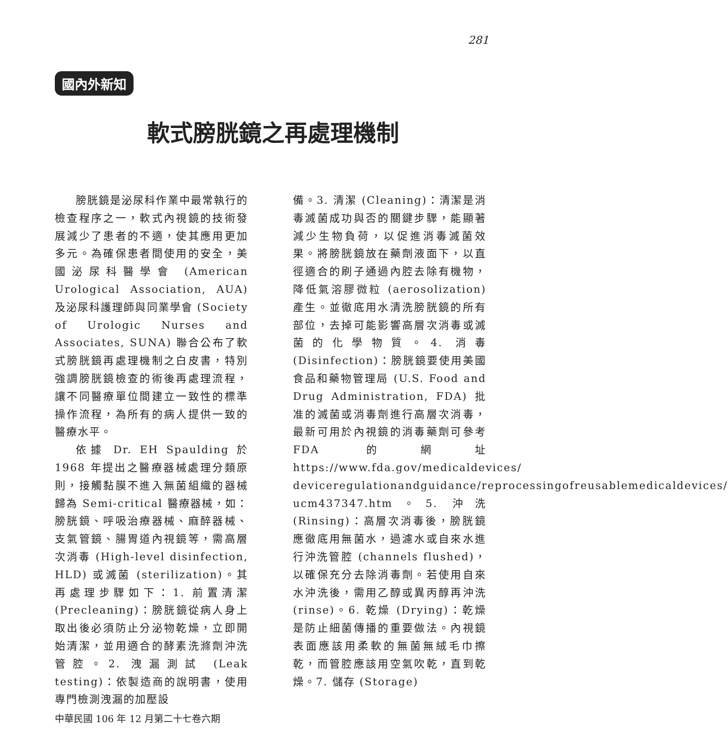281
國內外新知
軟式膀胱鏡之再處理機制
膀胱鏡是泌尿科作業中最常執行的檢查程序之一，軟式內視鏡的技術發展減少了患者的不適，使其應用更加多元。為確保患者間使用的安全，美國泌尿科醫學會 (American Urological Association, AUA) 及泌尿科護理師與同業學會 (Society of Urologic Nurses and Associates, SUNA) 聯合公布了軟式膀胱鏡再處理機制之白皮書，特別強調膀胱鏡檢查的術後再處理流程，讓不同醫療單位間建立一致性的標準操作流程，為所有的病人提供一致的醫療水平。
依據 Dr. EH Spaulding 於 1968 年提出之醫療器械處理分類原則，接觸黏膜不進入無菌組織的器械歸為 Semi-critical 醫療器械，如：膀胱鏡、呼吸治療器械、麻醉器械、支氣管鏡、腸胃道內視鏡等，需高層次消毒 (High-level disinfection, HLD) 或滅菌 (sterilization)。其再處理步驟如下：1. 前置清潔 (Precleaning)：膀胱鏡從病人身上取出後必須防止分泌物乾燥，立即開始清潔，並用適合的酵素洗滌劑沖洗管腔。2. 洩漏測試 (Leak testing)：依製造商的說明書，使用專門檢測洩漏的加壓設
備。3. 清潔 (Cleaning)：清潔是消毒滅菌成功與否的關鍵步驟，能顯著減少生物負荷，以促進消毒滅菌效果。將膀胱鏡放在藥劑液面下，以直徑適合的刷子通過內腔去除有機物，降低氣溶膠微粒 (aerosolization) 產生。並徹底用水清洗膀胱鏡的所有部位，去掉可能影響高層次消毒或滅菌的化學物質。4. 消毒 (Disinfection)：膀胱鏡要使用美國食品和藥物管理局 (U.S. Food and Drug Administration, FDA) 批准的滅菌或消毒劑進行高層次消毒，最新可用於內視鏡的消毒藥劑可參考 FDA 的網址 https://www.fda.gov/medicaldevices/ deviceregulationandguidance/reprocessingofreusablemedicaldevices/ ucm437347.htm。5. 沖洗 (Rinsing)：高層次消毒後，膀胱鏡應徹底用無菌水，過濾水或自來水進行沖洗管腔 (channels flushed)，以確保充分去除消毒劑。若使用自來水沖洗後，需用乙醇或異丙醇再沖洗 (rinse)。6. 乾燥 (Drying)：乾燥是防止細菌傳播的重要做法。內視鏡表面應該用柔軟的無菌無絨毛巾擦乾，而管腔應該用空氣吹乾，直到乾燥。7. 儲存 (Storage)
中華民國 106 年 12 月第二十七卷六期